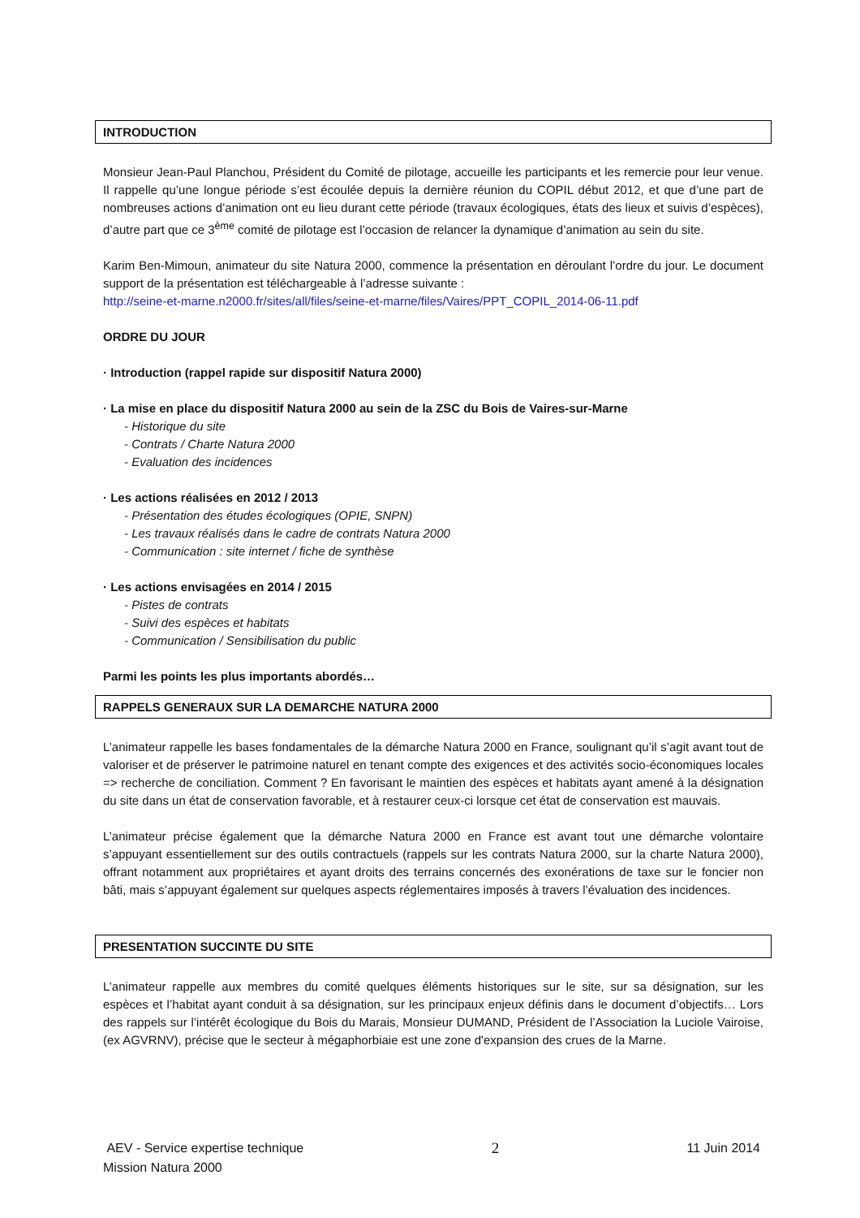INTRODUCTION
Monsieur Jean-Paul Planchou, Président du Comité de pilotage, accueille les participants et les remercie pour leur venue. Il rappelle qu’une longue période s’est écoulée depuis la dernière réunion du COPIL début 2012, et que d’une part de nombreuses actions d’animation ont eu lieu durant cette période (travaux écologiques, états des lieux et suivis d’espèces), d’autre part que ce 3<sup>ème</sup> comité de pilotage est l’occasion de relancer la dynamique d’animation au sein du site.
Karim Ben-Mimoun, animateur du site Natura 2000, commence la présentation en déroulant l’ordre du jour. Le document support de la présentation est téléchargeable à l’adresse suivante :
http://seine-et-marne.n2000.fr/sites/all/files/seine-et-marne/files/Vaires/PPT_COPIL_2014-06-11.pdf
ORDRE DU JOUR
· Introduction (rappel rapide sur dispositif Natura 2000)
· La mise en place du dispositif Natura 2000 au sein de la ZSC du Bois de Vaires-sur-Marne
- Historique du site
- Contrats / Charte Natura 2000
- Evaluation des incidences
· Les actions réalisées en 2012 / 2013
- Présentation des études écologiques (OPIE, SNPN)
- Les travaux réalisés dans le cadre de contrats Natura 2000
- Communication : site internet / fiche de synthèse
· Les actions envisagées en 2014 / 2015
- Pistes de contrats
- Suivi des espèces et habitats
- Communication / Sensibilisation du public
Parmi les points les plus importants abordés…
RAPPELS GENERAUX SUR LA DEMARCHE NATURA 2000
L’animateur rappelle les bases fondamentales de la démarche Natura 2000 en France, soulignant qu’il s’agit avant tout de valoriser et de préserver le patrimoine naturel en tenant compte des exigences et des activités socio-économiques locales => recherche de conciliation. Comment ? En favorisant le maintien des espèces et habitats ayant amené à la désignation du site dans un état de conservation favorable, et à restaurer ceux-ci lorsque cet état de conservation est mauvais.
L’animateur précise également que la démarche Natura 2000 en France est avant tout une démarche volontaire s’appuyant essentiellement sur des outils contractuels (rappels sur les contrats Natura 2000, sur la charte Natura 2000), offrant notamment aux propriétaires et ayant droits des terrains concernés des exonérations de taxe sur le foncier non bâti, mais s’appuyant également sur quelques aspects réglementaires imposés à travers l’évaluation des incidences.
PRESENTATION SUCCINTE DU SITE
L’animateur rappelle aux membres du comité quelques éléments historiques sur le site, sur sa désignation, sur les espèces et l’habitat ayant conduit à sa désignation, sur les principaux enjeux définis dans le document d’objectifs… Lors des rappels sur l’intérêt écologique du Bois du Marais, Monsieur DUMAND, Président de l’Association la Luciole Vairoise, (ex AGVRNV), précise que le secteur à mégaphorbiaie est une zone d'expansion des crues de la Marne.
AEV - Service expertise technique 2 11 Juin 2014
Mission Natura 2000